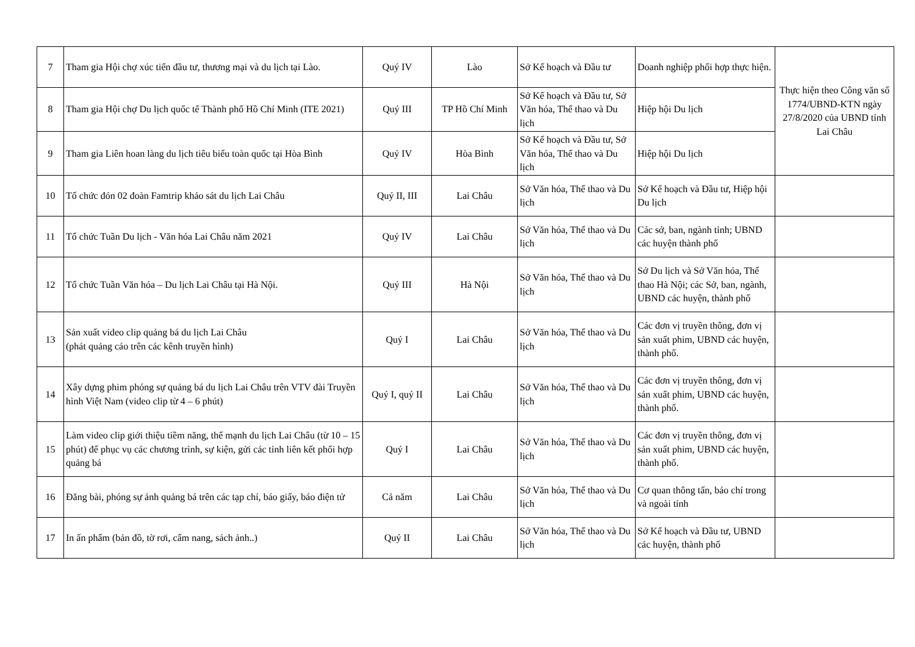| 7 | Tham gia Hội chợ xúc tiến đầu tư, thương mại và du lịch tại Lào. | Quý IV | Lào | Sở Kế hoạch và Đầu tư | Doanh nghiệp phối hợp thực hiện. | Thực hiện theo Công văn số 1774/UBND-KTN ngày 27/8/2020 của UBND tỉnh Lai Châu |
| 8 | Tham gia Hội chợ Du lịch quốc tế Thành phố Hồ Chí Minh (ITE 2021) | Quý III | TP Hồ Chí Minh | Sở Kế hoạch và Đầu tư, Sở Văn hóa, Thể thao và Du lịch | Hiệp hội Du lịch | |
| 9 | Tham gia Liên hoan làng du lịch tiêu biểu toàn quốc tại Hòa Bình | Quý IV | Hòa Bình | Sở Kế hoạch và Đầu tư, Sở Văn hóa, Thể thao và Du lịch | Hiệp hội Du lịch | |
| 10 | Tổ chức đón 02 đoàn Famtrip khảo sát du lịch Lai Châu | Quý II, III | Lai Châu | Sở Văn hóa, Thể thao và Du lịch | Sở Kế hoạch và Đầu tư, Hiệp hội Du lịch | |
| 11 | Tổ chức Tuần Du lịch - Văn hóa Lai Châu năm 2021 | Quý IV | Lai Châu | Sở Văn hóa, Thể thao và Du lịch | Các sở, ban, ngành tỉnh; UBND các huyện thành phố | |
| 12 | Tổ chức Tuần Văn hóa – Du lịch Lai Châu tại Hà Nội. | Quý III | Hà Nội | Sở Văn hóa, Thể thao và Du lịch | Sở Du lịch và Sở Văn hóa, Thể thao Hà Nội; các Sở, ban, ngành, UBND các huyện, thành phố | |
| 13 | Sản xuất video clip quảng bá du lịch Lai Châu (phát quảng cáo trên các kênh truyền hình) | Quý I | Lai Châu | Sở Văn hóa, Thể thao và Du lịch | Các đơn vị truyền thông, đơn vị sản xuất phim, UBND các huyện, thành phố. | |
| 14 | Xây dựng phim phóng sự quảng bá du lịch Lai Châu trên VTV đài Truyền hình Việt Nam (video clip từ 4 – 6 phút) | Quý I, quý II | Lai Châu | Sở Văn hóa, Thể thao và Du lịch | Các đơn vị truyền thông, đơn vị sản xuất phim, UBND các huyện, thành phố. | |
| 15 | Làm video clip giới thiệu tiềm năng, thế mạnh du lịch Lai Châu (từ 10 – 15 phút) để phục vụ các chương trình, sự kiện, gửi các tỉnh liên kết phối hợp quảng bá | Quý I | Lai Châu | Sở Văn hóa, Thể thao và Du lịch | Các đơn vị truyền thông, đơn vị sản xuất phim, UBND các huyện, thành phố. | |
| 16 | Đăng bài, phóng sự ảnh quảng bá trên các tạp chí, báo giấy, báo điện tử | Cả năm | Lai Châu | Sở Văn hóa, Thể thao và Du lịch | Cơ quan thông tấn, báo chí trong và ngoài tỉnh | |
| 17 | In ấn phẩm (bản đồ, tờ rơi, cẩm nang, sách ảnh..) | Quý II | Lai Châu | Sở Văn hóa, Thể thao và Du lịch | Sở Kế hoạch và Đầu tư, UBND các huyện, thành phố | |